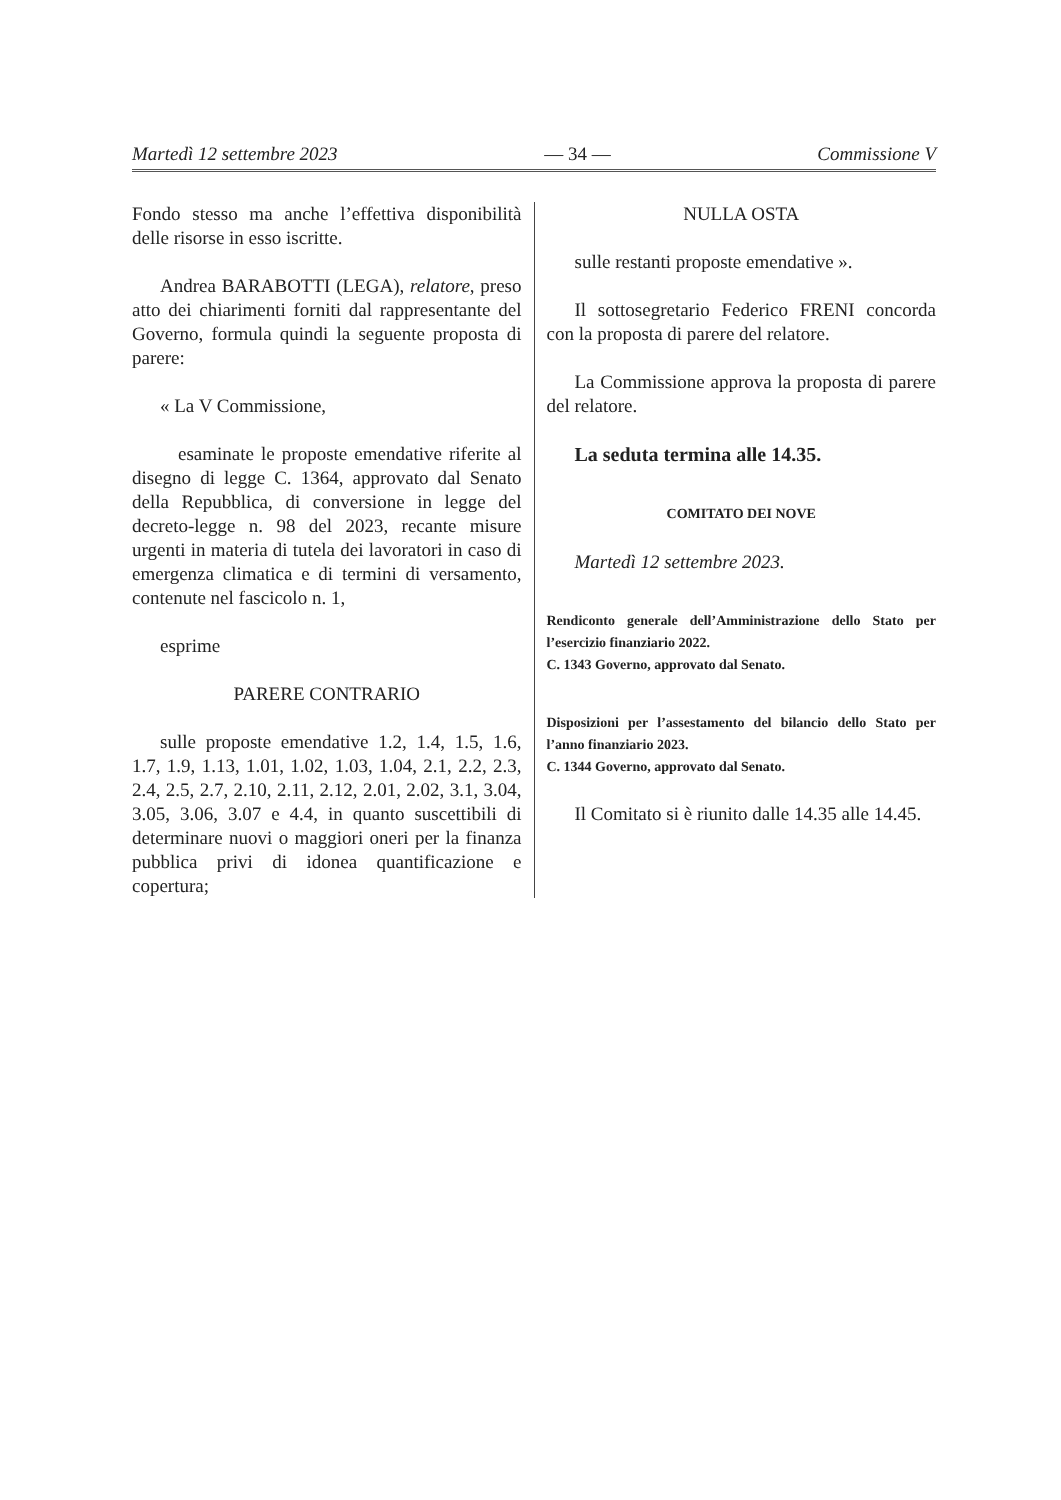Martedì 12 settembre 2023 — 34 — Commissione V
Fondo stesso ma anche l’effettiva disponibilità delle risorse in esso iscritte.
Andrea BARABOTTI (LEGA), relatore, preso atto dei chiarimenti forniti dal rappresentante del Governo, formula quindi la seguente proposta di parere:
« La V Commissione,
esaminate le proposte emendative riferite al disegno di legge C. 1364, approvato dal Senato della Repubblica, di conversione in legge del decreto-legge n. 98 del 2023, recante misure urgenti in materia di tutela dei lavoratori in caso di emergenza climatica e di termini di versamento, contenute nel fascicolo n. 1,
esprime
PARERE CONTRARIO
sulle proposte emendative 1.2, 1.4, 1.5, 1.6, 1.7, 1.9, 1.13, 1.01, 1.02, 1.03, 1.04, 2.1, 2.2, 2.3, 2.4, 2.5, 2.7, 2.10, 2.11, 2.12, 2.01, 2.02, 3.1, 3.04, 3.05, 3.06, 3.07 e 4.4, in quanto suscettibili di determinare nuovi o maggiori oneri per la finanza pubblica privi di idonea quantificazione e copertura;
NULLA OSTA
sulle restanti proposte emendative ».
Il sottosegretario Federico FRENI concorda con la proposta di parere del relatore.
La Commissione approva la proposta di parere del relatore.
La seduta termina alle 14.35.
COMITATO DEI NOVE
Martedì 12 settembre 2023.
Rendiconto generale dell’Amministrazione dello Stato per l’esercizio finanziario 2022.
C. 1343 Governo, approvato dal Senato.
Disposizioni per l’assestamento del bilancio dello Stato per l’anno finanziario 2023.
C. 1344 Governo, approvato dal Senato.
Il Comitato si è riunito dalle 14.35 alle 14.45.